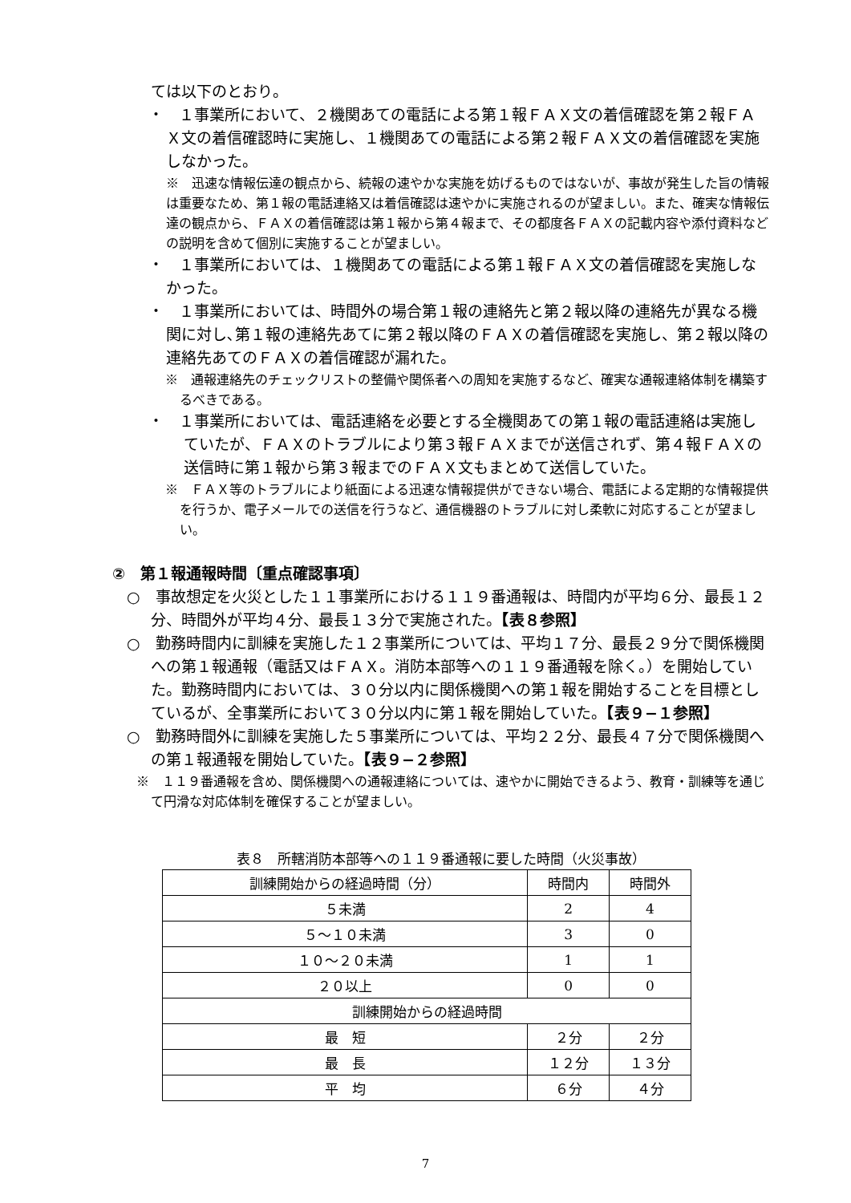ては以下のとおり。
・　１事業所において、２機関あての電話による第１報ＦＡＸ文の着信確認を第２報ＦＡＸ文の着信確認時に実施し、１機関あての電話による第２報ＦＡＸ文の着信確認を実施しなかった。
※　迅速な情報伝達の観点から、続報の速やかな実施を妨げるものではないが、事故が発生した旨の情報は重要なため、第１報の電話連絡又は着信確認は速やかに実施されるのが望ましい。また、確実な情報伝達の観点から、ＦＡＸの着信確認は第１報から第４報まで、その都度各ＦＡＸの記載内容や添付資料などの説明を含めて個別に実施することが望ましい。
・　１事業所においては、１機関あての電話による第１報ＦＡＸ文の着信確認を実施しなかった。
・　１事業所においては、時間外の場合第１報の連絡先と第２報以降の連絡先が異なる機関に対し､第１報の連絡先あてに第２報以降のＦＡＸの着信確認を実施し、第２報以降の連絡先あてのＦＡＸの着信確認が漏れた。
※　通報連絡先のチェックリストの整備や関係者への周知を実施するなど、確実な通報連絡体制を構築するべきである。
・　１事業所においては、電話連絡を必要とする全機関あての第１報の電話連絡は実施していたが、ＦＡＸのトラブルにより第３報ＦＡＸまでが送信されず、第４報ＦＡＸの送信時に第１報から第３報までのＦＡＸ文もまとめて送信していた。
※　ＦＡＸ等のトラブルにより紙面による迅速な情報提供ができない場合、電話による定期的な情報提供を行うか、電子メールでの送信を行うなど、通信機器のトラブルに対し柔軟に対応することが望ましい。
②　第１報通報時間〔重点確認事項〕
○　事故想定を火災とした１１事業所における１１９番通報は、時間内が平均６分、最長１２分、時間外が平均４分、最長１３分で実施された。【表８参照】
○　勤務時間内に訓練を実施した１２事業所については、平均１７分、最長２９分で関係機関への第１報通報（電話又はＦＡＸ。消防本部等への１１９番通報を除く。）を開始していた。勤務時間内においては、３０分以内に関係機関への第１報を開始することを目標としているが、全事業所において３０分以内に第１報を開始していた。【表９−１参照】
○　勤務時間外に訓練を実施した５事業所については、平均２２分、最長４７分で関係機関への第１報通報を開始していた。【表９−２参照】
※　１１９番通報を含め、関係機関への通報連絡については、速やかに開始できるよう、教育・訓練等を通じて円滑な対応体制を確保することが望ましい。
表８　所轄消防本部等への１１９番通報に要した時間（火災事故）
| 訓練開始からの経過時間（分） | 時間内 | 時間外 |
| --- | --- | --- |
| ５未満 | 2 | 4 |
| ５～１０未満 | 3 | 0 |
| １０～２０未満 | 1 | 1 |
| ２０以上 | 0 | 0 |
| 訓練開始からの経過時間 | | |
| 最 短 | ２分 | ２分 |
| 最 長 | １２分 | １３分 |
| 平 均 | ６分 | ４分 |
7